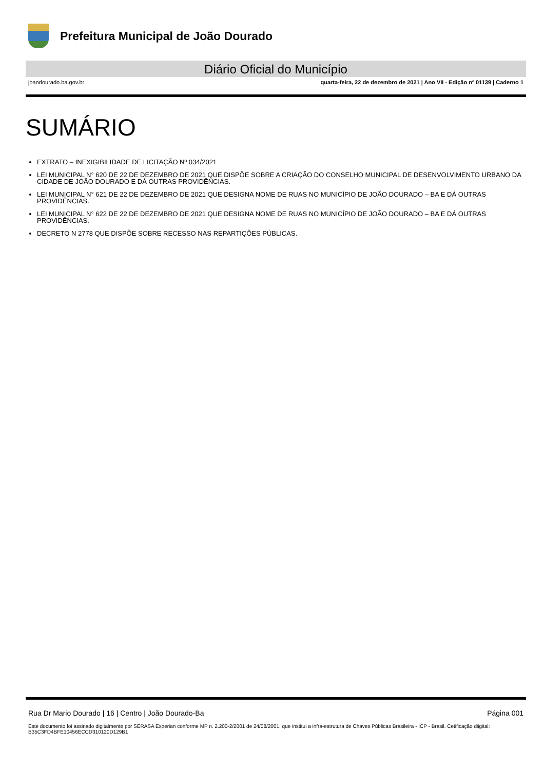Prefeitura Municipal de João Dourado
Diário Oficial do Município
joaodourado.ba.gov.br quarta-feira, 22 de dezembro de 2021 | Ano VII - Edição nº 01139 | Caderno 1
SUMÁRIO
EXTRATO – INEXIGIBILIDADE DE LICITAÇÃO Nº 034/2021
LEI MUNICIPAL N° 620 DE 22 DE DEZEMBRO DE 2021 QUE DISPÕE SOBRE A CRIAÇÃO DO CONSELHO MUNICIPAL DE DESENVOLVIMENTO URBANO DA CIDADE DE JOÃO DOURADO E DÁ OUTRAS PROVIDÊNCIAS.
LEI MUNICIPAL N° 621 DE 22 DE DEZEMBRO DE 2021 QUE DESIGNA NOME DE RUAS NO MUNICÍPIO DE JOÃO DOURADO – BA E DÁ OUTRAS PROVIDÊNCIAS.
LEI MUNICIPAL N° 622 DE 22 DE DEZEMBRO DE 2021 QUE DESIGNA NOME DE RUAS NO MUNICÍPIO DE JOÃO DOURADO – BA E DÁ OUTRAS PROVIDÊNCIAS.
DECRETO N 2778 QUE DISPÕE SOBRE RECESSO NAS REPARTIÇÕES PÚBLICAS.
Rua Dr Mario Dourado | 16 | Centro | João Dourado-Ba Página 001
Este documento foi assinado digitalmente por SERASA Experian conforme MP n. 2.200-2/2001 de 24/08/2001, que institui a infra-estrutura de Chaves Públicas Brasileira - ICP - Brasil. Cetificação diigital: B35C3FD4BFE10456ECCD310120D129B1